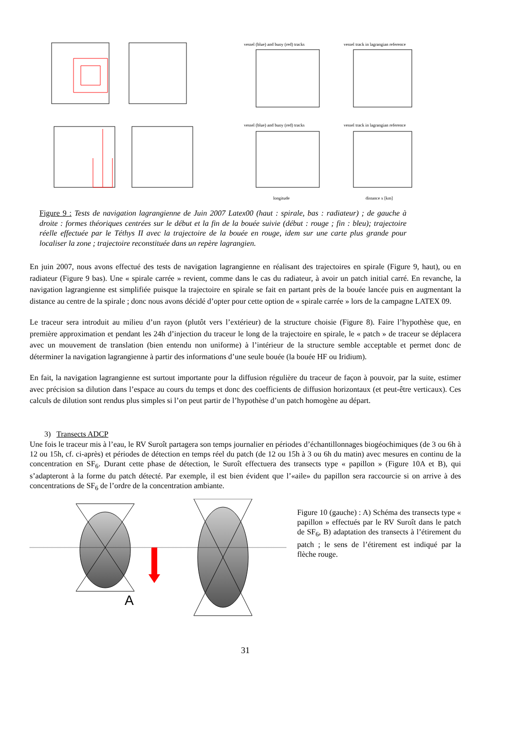vessel (blue) and buoy (red) tracks
vessel track in lagrangian reference
vessel (blue) and buoy (red) tracks
vessel track in lagrangian reference
longitude
distance x [km]
Figure 9 : Tests de navigation lagrangienne de Juin 2007 Latex00 (haut : spirale, bas : radiateur) ; de gauche à droite : formes théoriques centrées sur le début et la fin de la bouée suivie (début : rouge ; fin : bleu); trajectoire réelle effectuée par le Téthys II avec la trajectoire de la bouée en rouge, idem sur une carte plus grande pour localiser la zone ; trajectoire reconstituée dans un repère lagrangien.
En juin 2007, nous avons effectué des tests de navigation lagrangienne en réalisant des trajectoires en spirale (Figure 9, haut), ou en radiateur (Figure 9 bas). Une « spirale carrée » revient, comme dans le cas du radiateur, à avoir un patch initial carré. En revanche, la navigation lagrangienne est simplifiée puisque la trajectoire en spirale se fait en partant près de la bouée lancée puis en augmentant la distance au centre de la spirale ; donc nous avons décidé d’opter pour cette option de « spirale carrée » lors de la campagne LATEX 09.
Le traceur sera introduit au milieu d’un rayon (plutôt vers l’extérieur) de la structure choisie (Figure 8). Faire l’hypothèse que, en première approximation et pendant les 24h d’injection du traceur le long de la trajectoire en spirale, le « patch » de traceur se déplacera avec un mouvement de translation (bien entendu non uniforme) à l’intérieur de la structure semble acceptable et permet donc de déterminer la navigation lagrangienne à partir des informations d’une seule bouée (la bouée HF ou Iridium).
En fait, la navigation lagrangienne est surtout importante pour la diffusion régulière du traceur de façon à pouvoir, par la suite, estimer avec précision sa dilution dans l’espace au cours du temps et donc des coefficients de diffusion horizontaux (et peut-être verticaux). Ces calculs de dilution sont rendus plus simples si l’on peut partir de l’hypothèse d’un patch homogène au départ.
3) Transects ADCP
Une fois le traceur mis à l’eau, le RV Suroît partagera son temps journalier en périodes d’échantillonnages biogéochimiques (de 3 ou 6h à 12 ou 15h, cf. ci-après) et périodes de détection en temps réel du patch (de 12 ou 15h à 3 ou 6h du matin) avec mesures en continu de la concentration en SF<sub>6</sub>. Durant cette phase de détection, le Suroît effectuera des transects type « papillon » (Figure 10A et B), qui s’adapteront à la forme du patch détecté. Par exemple, il est bien évident que l’«aile» du papillon sera raccourcie si on arrive à des concentrations de SF<sub>6</sub> de l’ordre de la concentration ambiante.
A
Figure 10 (gauche) : A) Schéma des transects type « papillon » effectués par le RV Suroît dans le patch de SF<sub>6</sub>, B) adaptation des transects à l’étirement du patch ; le sens de l’étirement est indiqué par la flèche rouge.
31